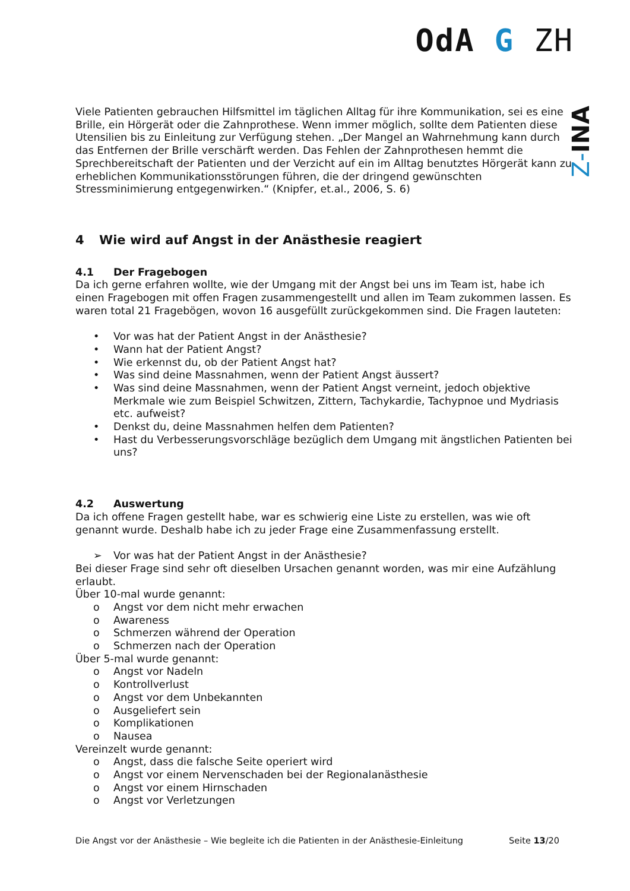OdA G ZH
Z-INA
Viele Patienten gebrauchen Hilfsmittel im täglichen Alltag für ihre Kommunikation, sei es eine Brille, ein Hörgerät oder die Zahnprothese. Wenn immer möglich, sollte dem Patienten diese Utensilien bis zu Einleitung zur Verfügung stehen. „Der Mangel an Wahrnehmung kann durch das Entfernen der Brille verschärft werden. Das Fehlen der Zahnprothesen hemmt die Sprechbereitschaft der Patienten und der Verzicht auf ein im Alltag benutztes Hörgerät kann zu erheblichen Kommunikationsstörungen führen, die der dringend gewünschten Stressminimierung entgegenwirken.“ (Knipfer, et.al., 2006, S. 6)
4 Wie wird auf Angst in der Anästhesie reagiert
4.1 Der Fragebogen
Da ich gerne erfahren wollte, wie der Umgang mit der Angst bei uns im Team ist, habe ich einen Fragebogen mit offen Fragen zusammengestellt und allen im Team zukommen lassen. Es waren total 21 Fragebögen, wovon 16 ausgefüllt zurückgekommen sind. Die Fragen lauteten:
• Vor was hat der Patient Angst in der Anästhesie?
• Wann hat der Patient Angst?
• Wie erkennst du, ob der Patient Angst hat?
• Was sind deine Massnahmen, wenn der Patient Angst äussert?
• Was sind deine Massnahmen, wenn der Patient Angst verneint, jedoch objektive Merkmale wie zum Beispiel Schwitzen, Zittern, Tachykardie, Tachypnoe und Mydriasis etc. aufweist?
• Denkst du, deine Massnahmen helfen dem Patienten?
• Hast du Verbesserungsvorschläge bezüglich dem Umgang mit ängstlichen Patienten bei uns?
4.2 Auswertung
Da ich offene Fragen gestellt habe, war es schwierig eine Liste zu erstellen, was wie oft genannt wurde. Deshalb habe ich zu jeder Frage eine Zusammenfassung erstellt.
➢ Vor was hat der Patient Angst in der Anästhesie?
Bei dieser Frage sind sehr oft dieselben Ursachen genannt worden, was mir eine Aufzählung erlaubt.
Über 10-mal wurde genannt:
o Angst vor dem nicht mehr erwachen
o Awareness
o Schmerzen während der Operation
o Schmerzen nach der Operation
Über 5-mal wurde genannt:
o Angst vor Nadeln
o Kontrollverlust
o Angst vor dem Unbekannten
o Ausgeliefert sein
o Komplikationen
o Nausea
Vereinzelt wurde genannt:
o Angst, dass die falsche Seite operiert wird
o Angst vor einem Nervenschaden bei der Regionalanästhesie
o Angst vor einem Hirnschaden
o Angst vor Verletzungen
Die Angst vor der Anästhesie – Wie begleite ich die Patienten in der Anästhesie-Einleitung Seite 13/20